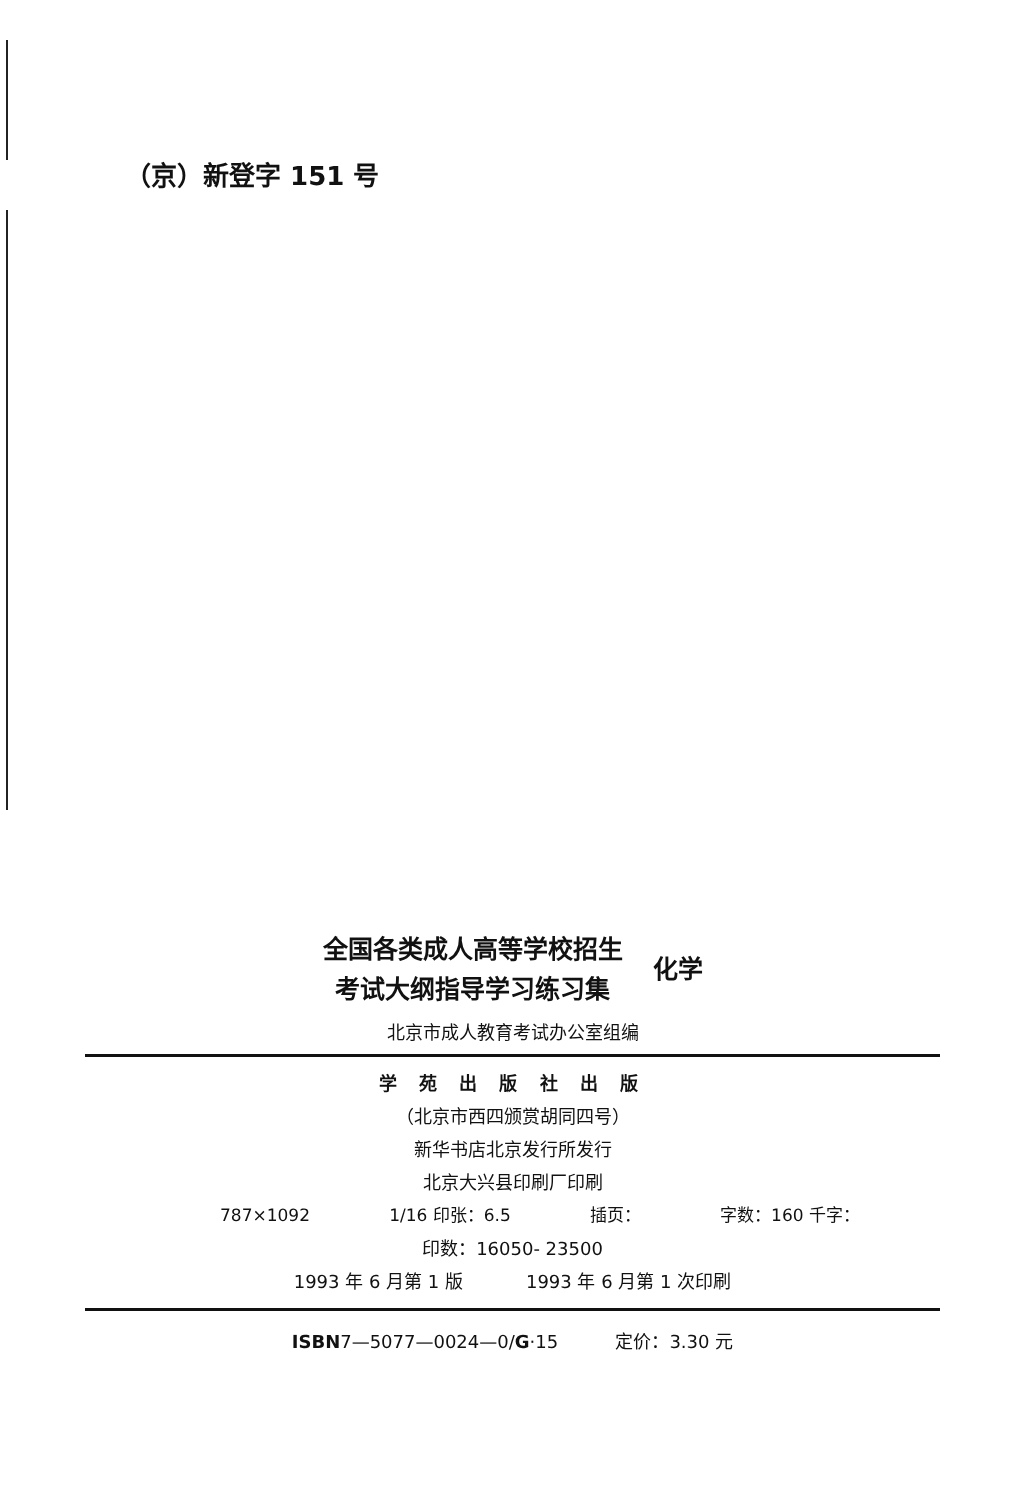（京）新登字 151 号
全国各类成人高等学校招生
考试大纲指导学习练习集
化学
北京市成人教育考试办公室组编
学 苑 出 版 社 出 版
（北京市西四颁赏胡同四号）
新华书店北京发行所发行
北京大兴县印刷厂印刷
787×1092 1/16 印张：6.5 插页： 字数：160 千字：
印数：16050- 23500
1993 年 6 月第 1 版 1993 年 6 月第 1 次印刷
ISBN7—5077—0024—0/G·15 定价：3.30 元